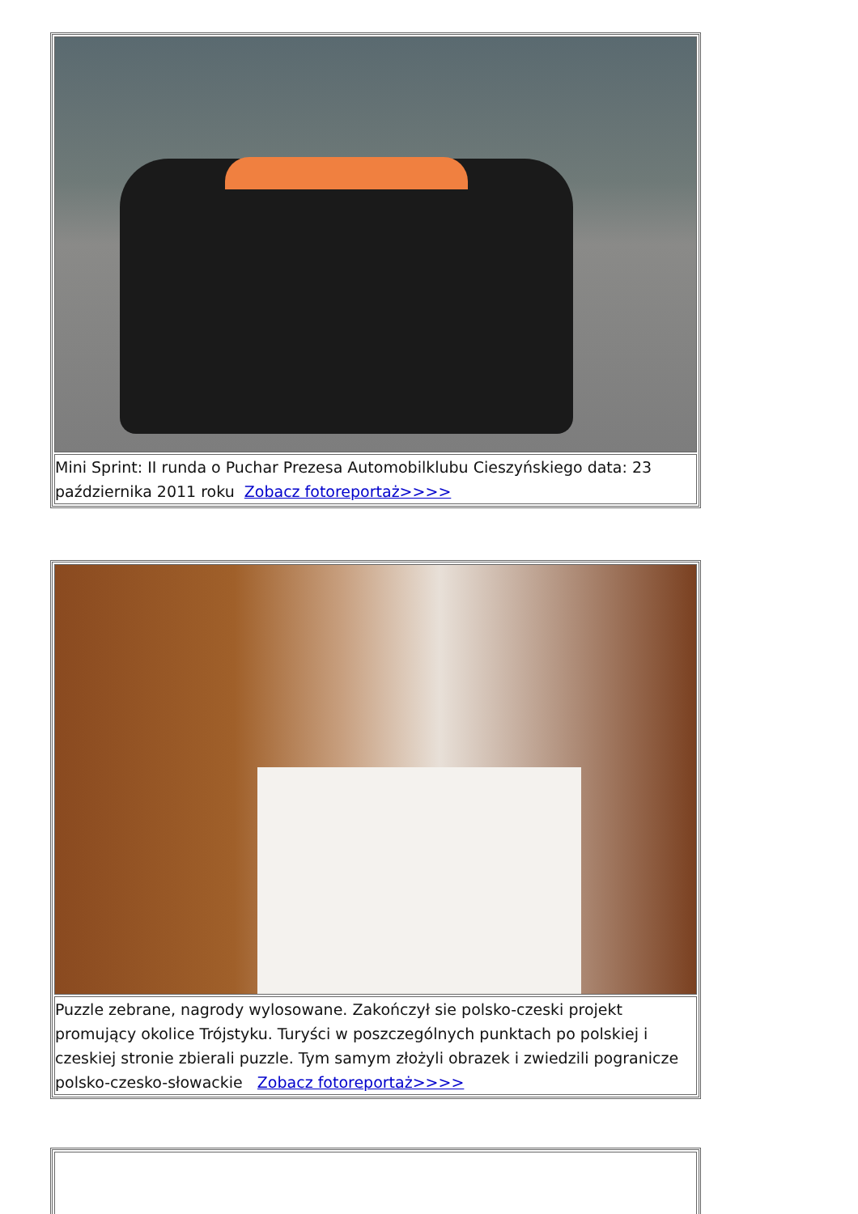| Mini Sprint: II runda o Puchar Prezesa Automobilklubu Cieszyńskiego data: 23 października 2011 roku Zobacz fotoreportaż>>>> |
| Puzzle zebrane, nagrody wylosowane. Zakończył sie polsko-czeski projekt promujący okolice Trójstyku. Turyści w poszczególnych punktach po polskiej i czeskiej stronie zbierali puzzle. Tym samym złożyli obrazek i zwiedzili pogranicze polsko-czesko-słowackie Zobacz fotoreportaż>>>> |